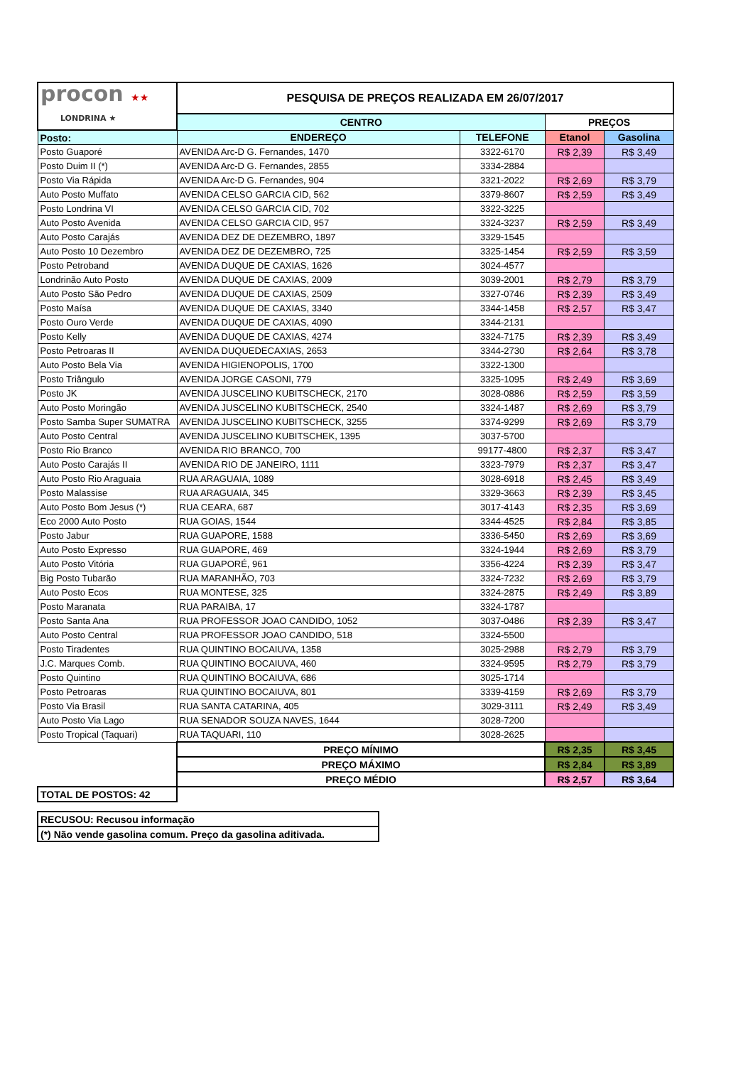| procon ★★ LONDRINA ★ | PESQUISA DE PREÇOS REALIZADA EM 26/07/2017 | | | |
| | CENTRO | | PREÇOS | |
| Posto: | ENDEREÇO | TELEFONE | Etanol | Gasolina |
| Posto Guaporé | AVENIDA Arc-D G. Fernandes, 1470 | 3322-6170 | R$ 2,39 | R$ 3,49 |
| Posto Duim II (*) | AVENIDA Arc-D G. Fernandes, 2855 | 3334-2884 | | |
| Posto Via Rápida | AVENIDA Arc-D G. Fernandes, 904 | 3321-2022 | R$ 2,69 | R$ 3,79 |
| Auto Posto Muffato | AVENIDA CELSO GARCIA CID, 562 | 3379-8607 | R$ 2,59 | R$ 3,49 |
| Posto Londrina VI | AVENIDA CELSO GARCIA CID, 702 | 3322-3225 | | |
| Auto Posto Avenida | AVENIDA CELSO GARCIA CID, 957 | 3324-3237 | R$ 2,59 | R$ 3,49 |
| Auto Posto Carajás | AVENIDA DEZ DE DEZEMBRO, 1897 | 3329-1545 | | |
| Auto Posto 10 Dezembro | AVENIDA DEZ DE DEZEMBRO, 725 | 3325-1454 | R$ 2,59 | R$ 3,59 |
| Posto Petroband | AVENIDA DUQUE DE CAXIAS, 1626 | 3024-4577 | | |
| Londrinão Auto Posto | AVENIDA DUQUE DE CAXIAS, 2009 | 3039-2001 | R$ 2,79 | R$ 3,79 |
| Auto Posto São Pedro | AVENIDA DUQUE DE CAXIAS, 2509 | 3327-0746 | R$ 2,39 | R$ 3,49 |
| Posto Maísa | AVENIDA DUQUE DE CAXIAS, 3340 | 3344-1458 | R$ 2,57 | R$ 3,47 |
| Posto Ouro Verde | AVENIDA DUQUE DE CAXIAS, 4090 | 3344-2131 | | |
| Posto Kelly | AVENIDA DUQUE DE CAXIAS, 4274 | 3324-7175 | R$ 2,39 | R$ 3,49 |
| Posto Petroaras II | AVENIDA DUQUEDECAXIAS, 2653 | 3344-2730 | R$ 2,64 | R$ 3,78 |
| Auto Posto Bela Via | AVENIDA HIGIENOPOLIS, 1700 | 3322-1300 | | |
| Posto Triângulo | AVENIDA JORGE CASONI, 779 | 3325-1095 | R$ 2,49 | R$ 3,69 |
| Posto JK | AVENIDA JUSCELINO KUBITSCHECK, 2170 | 3028-0886 | R$ 2,59 | R$ 3,59 |
| Auto Posto Moringão | AVENIDA JUSCELINO KUBITSCHECK, 2540 | 3324-1487 | R$ 2,69 | R$ 3,79 |
| Posto Samba Super SUMATRA | AVENIDA JUSCELINO KUBITSCHECK, 3255 | 3374-9299 | R$ 2,69 | R$ 3,79 |
| Auto Posto Central | AVENIDA JUSCELINO KUBITSCHEK, 1395 | 3037-5700 | | |
| Posto Rio Branco | AVENIDA RIO BRANCO, 700 | 99177-4800 | R$ 2,37 | R$ 3,47 |
| Auto Posto Carajás II | AVENIDA RIO DE JANEIRO, 1111 | 3323-7979 | R$ 2,37 | R$ 3,47 |
| Auto Posto Rio Araguaia | RUA ARAGUAIA, 1089 | 3028-6918 | R$ 2,45 | R$ 3,49 |
| Posto Malassise | RUA ARAGUAIA, 345 | 3329-3663 | R$ 2,39 | R$ 3,45 |
| Auto Posto Bom Jesus (*) | RUA CEARA, 687 | 3017-4143 | R$ 2,35 | R$ 3,69 |
| Eco 2000 Auto Posto | RUA GOIAS, 1544 | 3344-4525 | R$ 2,84 | R$ 3,85 |
| Posto Jabur | RUA GUAPORE, 1588 | 3336-5450 | R$ 2,69 | R$ 3,69 |
| Auto Posto Expresso | RUA GUAPORE, 469 | 3324-1944 | R$ 2,69 | R$ 3,79 |
| Auto Posto Vitória | RUA GUAPORÉ, 961 | 3356-4224 | R$ 2,39 | R$ 3,47 |
| Big Posto Tubarão | RUA MARANHÃO, 703 | 3324-7232 | R$ 2,69 | R$ 3,79 |
| Auto Posto Ecos | RUA MONTESE, 325 | 3324-2875 | R$ 2,49 | R$ 3,89 |
| Posto Maranata | RUA PARAIBA, 17 | 3324-1787 | | |
| Posto Santa Ana | RUA PROFESSOR JOAO CANDIDO, 1052 | 3037-0486 | R$ 2,39 | R$ 3,47 |
| Auto Posto Central | RUA PROFESSOR JOAO CANDIDO, 518 | 3324-5500 | | |
| Posto Tiradentes | RUA QUINTINO BOCAIUVA, 1358 | 3025-2988 | R$ 2,79 | R$ 3,79 |
| J.C. Marques Comb. | RUA QUINTINO BOCAIUVA, 460 | 3324-9595 | R$ 2,79 | R$ 3,79 |
| Posto Quintino | RUA QUINTINO BOCAIUVA, 686 | 3025-1714 | | |
| Posto Petroaras | RUA QUINTINO BOCAIUVA, 801 | 3339-4159 | R$ 2,69 | R$ 3,79 |
| Posto Via Brasil | RUA SANTA CATARINA, 405 | 3029-3111 | R$ 2,49 | R$ 3,49 |
| Auto Posto Via Lago | RUA SENADOR SOUZA NAVES, 1644 | 3028-7200 | | |
| Posto Tropical (Taquari) | RUA TAQUARI, 110 | 3028-2625 | | |
| | PREÇO MÍNIMO | | R$ 2,35 | R$ 3,45 |
| | PREÇO MÁXIMO | | R$ 2,84 | R$ 3,89 |
| | PREÇO MÉDIO | | R$ 2,57 | R$ 3,64 |
| TOTAL DE POSTOS: 42 | | | | |
| RECUSOU: Recusou informação |
| (*) Não vende gasolina comum. Preço da gasolina aditivada. |